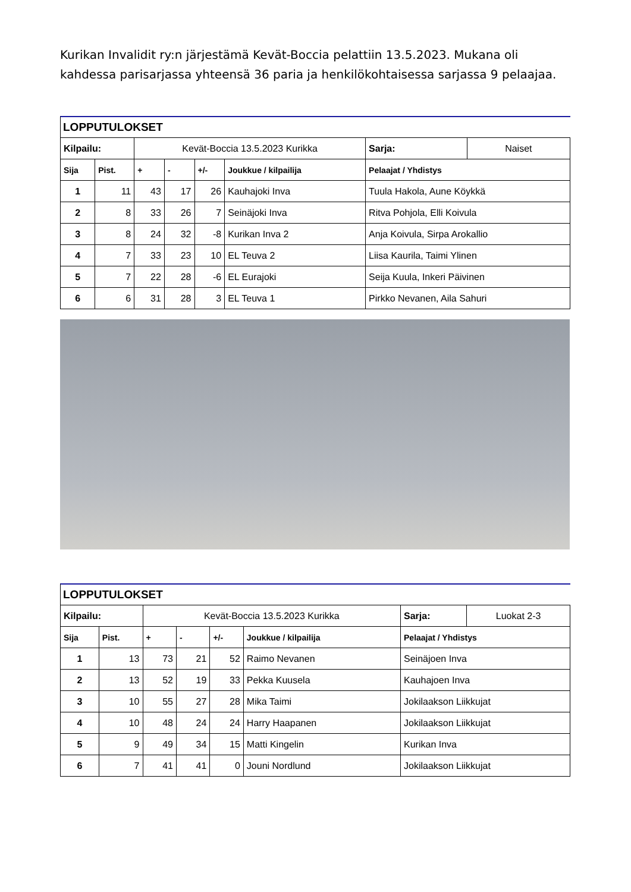Kurikan Invalidit ry:n järjestämä Kevät-Boccia pelattiin 13.5.2023. Mukana oli kahdessa parisarjassa yhteensä 36 paria ja henkilökohtaisessa sarjassa 9 pelaajaa.
LOPPUTULOKSET
| Kilpailu: | | Kevät-Boccia 13.5.2023 Kurikka | | | | Sarja: | Naiset |
| Sija | Pist. | + | - | +/- | Joukkue / kilpailija | Pelaajat / Yhdistys | |
| 1 | 11 | 43 | 17 | 26 | Kauhajoki Inva | Tuula Hakola, Aune Köykkä | |
| 2 | 8 | 33 | 26 | 7 | Seinäjoki Inva | Ritva Pohjola, Elli Koivula | |
| 3 | 8 | 24 | 32 | -8 | Kurikan Inva 2 | Anja Koivula, Sirpa Arokallio | |
| 4 | 7 | 33 | 23 | 10 | EL Teuva 2 | Liisa Kaurila, Taimi Ylinen | |
| 5 | 7 | 22 | 28 | -6 | EL Eurajoki | Seija Kuula, Inkeri Päivinen | |
| 6 | 6 | 31 | 28 | 3 | EL Teuva 1 | Pirkko Nevanen, Aila Sahuri | |
LOPPUTULOKSET
| Kilpailu: | | Kevät-Boccia 13.5.2023 Kurikka | | | | Sarja: | Luokat 2-3 |
| Sija | Pist. | + | - | +/- | Joukkue / kilpailija | Pelaajat / Yhdistys | |
| 1 | 13 | 73 | 21 | 52 | Raimo Nevanen | Seinäjoen Inva | |
| 2 | 13 | 52 | 19 | 33 | Pekka Kuusela | Kauhajoen Inva | |
| 3 | 10 | 55 | 27 | 28 | Mika Taimi | Jokilaakson Liikkujat | |
| 4 | 10 | 48 | 24 | 24 | Harry Haapanen | Jokilaakson Liikkujat | |
| 5 | 9 | 49 | 34 | 15 | Matti Kingelin | Kurikan Inva | |
| 6 | 7 | 41 | 41 | 0 | Jouni Nordlund | Jokilaakson Liikkujat | |